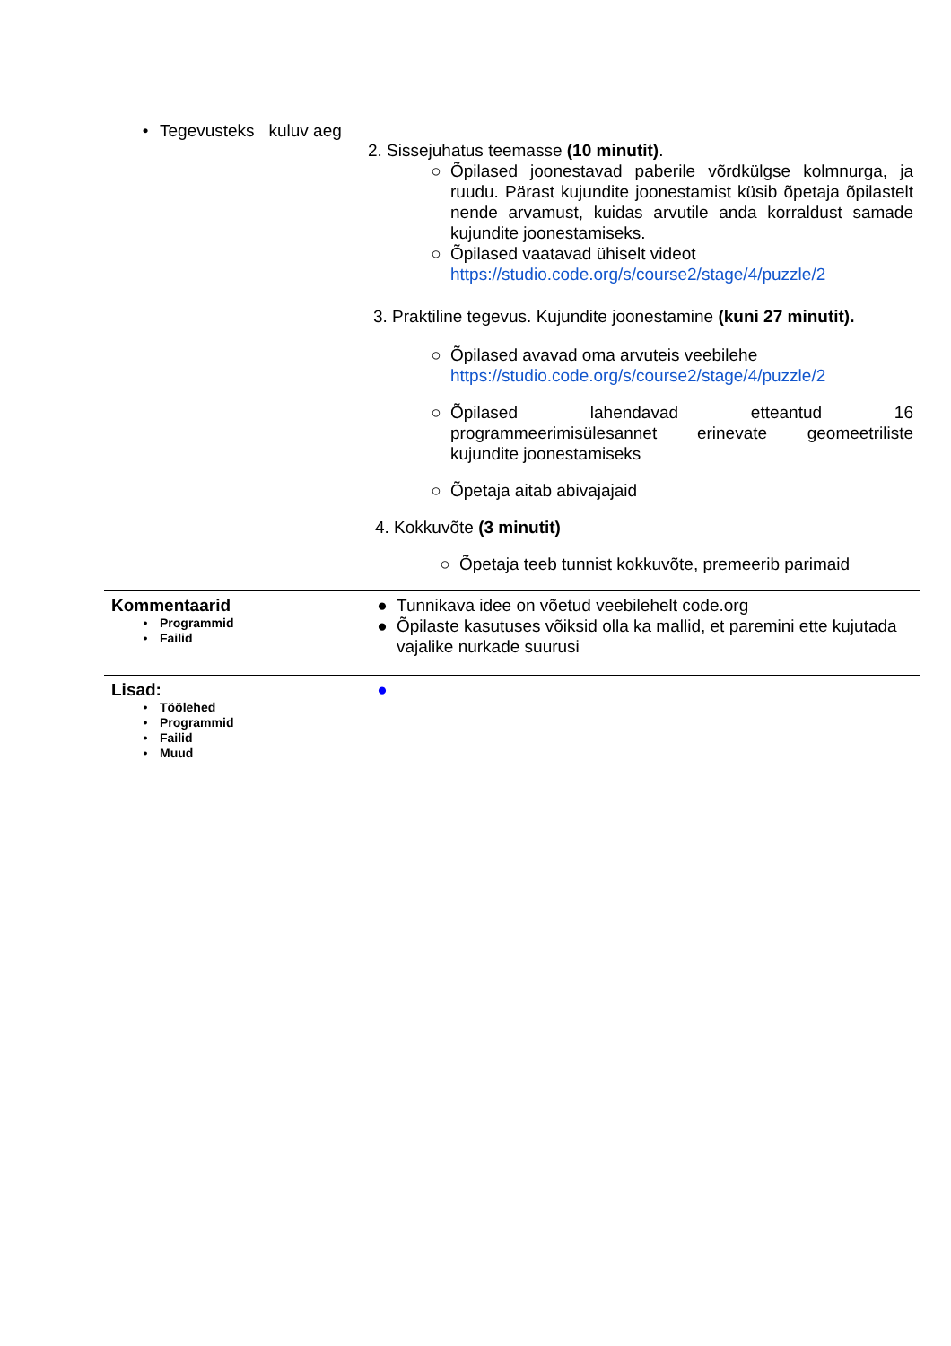| • Tegevusteks kuluv aeg | 2. Sissejuhatus teemasse (10 minutit) . ○ Õpilased joonestavad paberile võrdkülgse kolmnurga, ja ruudu. Pärast kujundite joonestamist küsib õpetaja õpilastelt nende arvamust, kuidas arvutile anda korraldust samade kujundite joonestamiseks. ○ Õpilased vaatavad ühiselt videot https://studio.code.org/s/course2/stage/4/puzzle/2 3. Praktiline tegevus. Kujundite joonestamine (kuni 27 minutit). ○ Õpilased avavad oma arvuteis veebilehe https://studio.code.org/s/course2/stage/4/puzzle/2 ○ Õpilased lahendavad etteantud 16 programmeerimisülesannet erinevate geomeetriliste kujundite joonestamiseks ○ Õpetaja aitab abivajajaid 4. Kokkuvõte (3 minutit) ○ Õpetaja teeb tunnist kokkuvõte, premeerib parimaid |
| Kommentaarid • Programmid • Failid | ● Tunnikava idee on võetud veebilehelt code.org ● Õpilaste kasutuses võiksid olla ka mallid, et paremini ette kujutada vajalike nurkade suurusi |
| Lisad: • Töölehed • Programmid • Failid • Muud | ● |